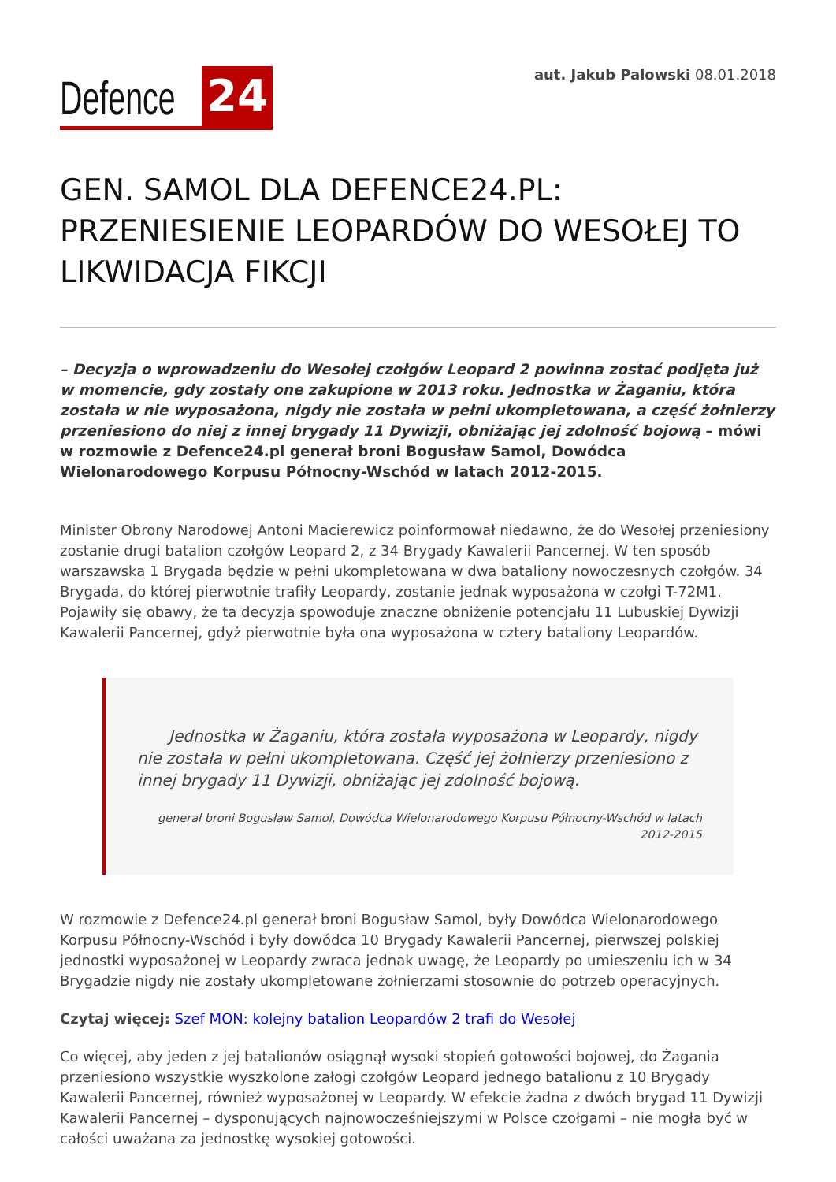Defence 24
aut. Jakub Palowski 08.01.2018
GEN. SAMOL DLA DEFENCE24.PL: PRZENIESIENIE LEOPARDÓW DO WESOŁEJ TO LIKWIDACJA FIKCJI
– Decyzja o wprowadzeniu do Wesołej czołgów Leopard 2 powinna zostać podjęta już w momencie, gdy zostały one zakupione w 2013 roku. Jednostka w Żaganiu, która została w nie wyposażona, nigdy nie została w pełni ukompletowana, a część żołnierzy przeniesiono do niej z innej brygady 11 Dywizji, obniżając jej zdolność bojową – mówi w rozmowie z Defence24.pl generał broni Bogusław Samol, Dowódca Wielonarodowego Korpusu Północny-Wschód w latach 2012-2015.
Minister Obrony Narodowej Antoni Macierewicz poinformował niedawno, że do Wesołej przeniesiony zostanie drugi batalion czołgów Leopard 2, z 34 Brygady Kawalerii Pancernej. W ten sposób warszawska 1 Brygada będzie w pełni ukompletowana w dwa bataliony nowoczesnych czołgów. 34 Brygada, do której pierwotnie trafiły Leopardy, zostanie jednak wyposażona w czołgi T-72M1. Pojawiły się obawy, że ta decyzja spowoduje znaczne obniżenie potencjału 11 Lubuskiej Dywizji Kawalerii Pancernej, gdyż pierwotnie była ona wyposażona w cztery bataliony Leopardów.
Jednostka w Żaganiu, która została wyposażona w Leopardy, nigdy nie została w pełni ukompletowana. Część jej żołnierzy przeniesiono z innej brygady 11 Dywizji, obniżając jej zdolność bojową.
generał broni Bogusław Samol, Dowódca Wielonarodowego Korpusu Północny-Wschód w latach 2012-2015
W rozmowie z Defence24.pl generał broni Bogusław Samol, były Dowódca Wielonarodowego Korpusu Północny-Wschód i były dowódca 10 Brygady Kawalerii Pancernej, pierwszej polskiej jednostki wyposażonej w Leopardy zwraca jednak uwagę, że Leopardy po umieszeniu ich w 34 Brygadzie nigdy nie zostały ukompletowane żołnierzami stosownie do potrzeb operacyjnych.
Czytaj więcej: Szef MON: kolejny batalion Leopardów 2 trafi do Wesołej
Co więcej, aby jeden z jej batalionów osiągnął wysoki stopień gotowości bojowej, do Żagania przeniesiono wszystkie wyszkolone załogi czołgów Leopard jednego batalionu z 10 Brygady Kawalerii Pancernej, również wyposażonej w Leopardy. W efekcie żadna z dwóch brygad 11 Dywizji Kawalerii Pancernej – dysponujących najnowocześniejszymi w Polsce czołgami – nie mogła być w całości uważana za jednostkę wysokiej gotowości.